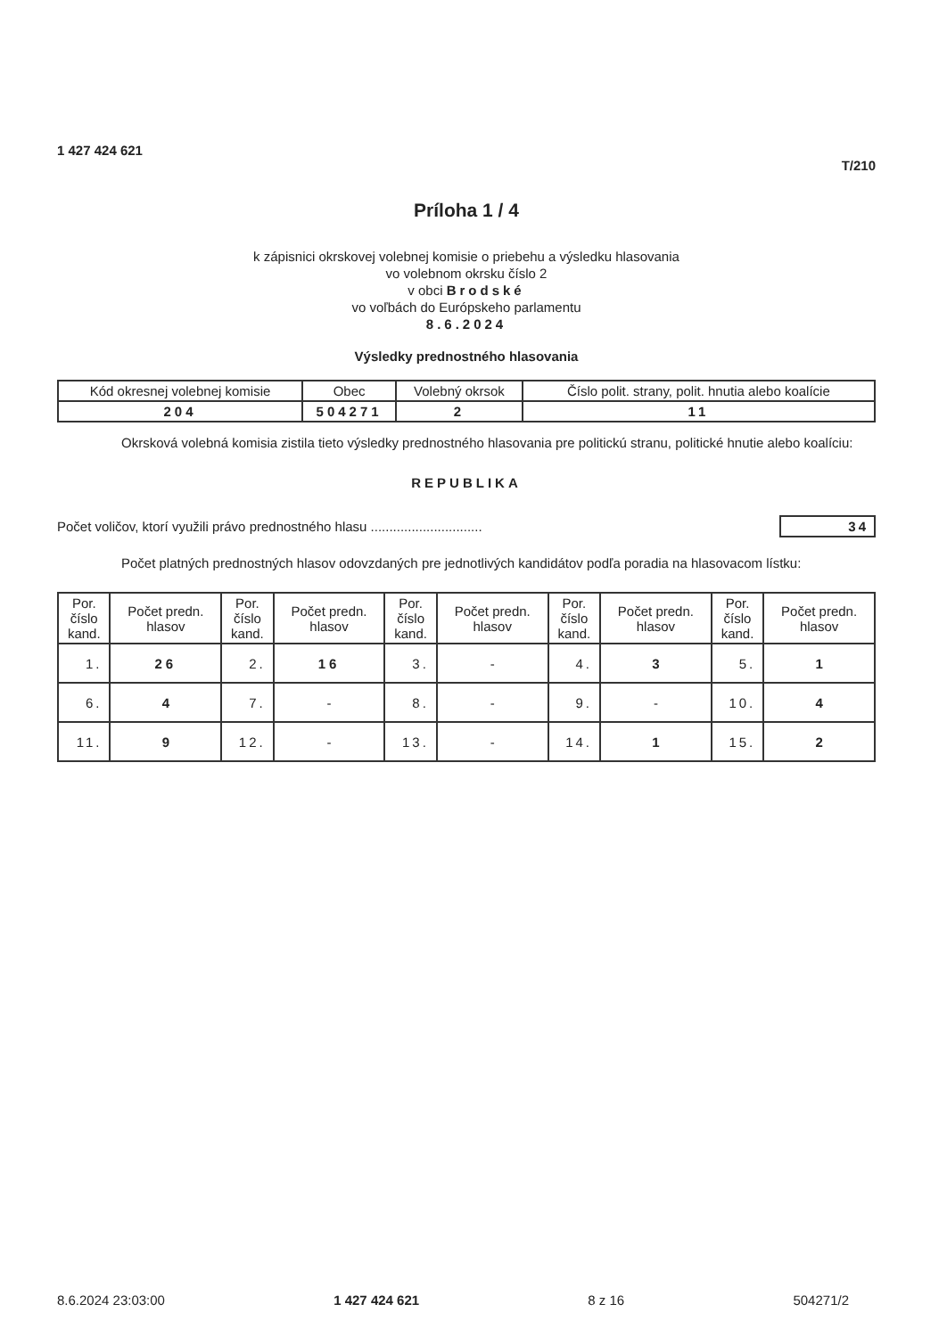1 427 424 621
T/210
Príloha 1 / 4
k zápisnici okrskovej volebnej komisie o priebehu a výsledku hlasovania
vo volebnom okrsku číslo 2
v obci Brodské
vo voľbách do Európskeho parlamentu
8.6.2024
Výsledky prednostného hlasovania
| Kód okresnej volebnej komisie | Obec | Volebný okrsok | Číslo polit. strany, polit. hnutia alebo koalície |
| --- | --- | --- | --- |
| 204 | 504271 | 2 | 11 |
Okrsková volebná komisia zistila tieto výsledky prednostného hlasovania pre politickú stranu, politické hnutie alebo koalíciu:
REPUBLIKA
Počet voličov, ktorí využili právo prednostného hlasu .............................. 34
Počet platných prednostných hlasov odovzdaných pre jednotlivých kandidátov podľa poradia na hlasovacom lístku:
| Por. číslo kand. | Počet predn. hlasov | Por. číslo kand. | Počet predn. hlasov | Por. číslo kand. | Počet predn. hlasov | Por. číslo kand. | Počet predn. hlasov | Por. číslo kand. | Počet predn. hlasov |
| --- | --- | --- | --- | --- | --- | --- | --- | --- | --- |
| 1. | 26 | 2. | 16 | 3. | - | 4. | 3 | 5. | 1 |
| 6. | 4 | 7. | - | 8. | - | 9. | - | 10. | 4 |
| 11. | 9 | 12. | - | 13. | - | 14. | 1 | 15. | 2 |
8.6.2024 23:03:00 1 427 424 621 8 z 16 504271/2